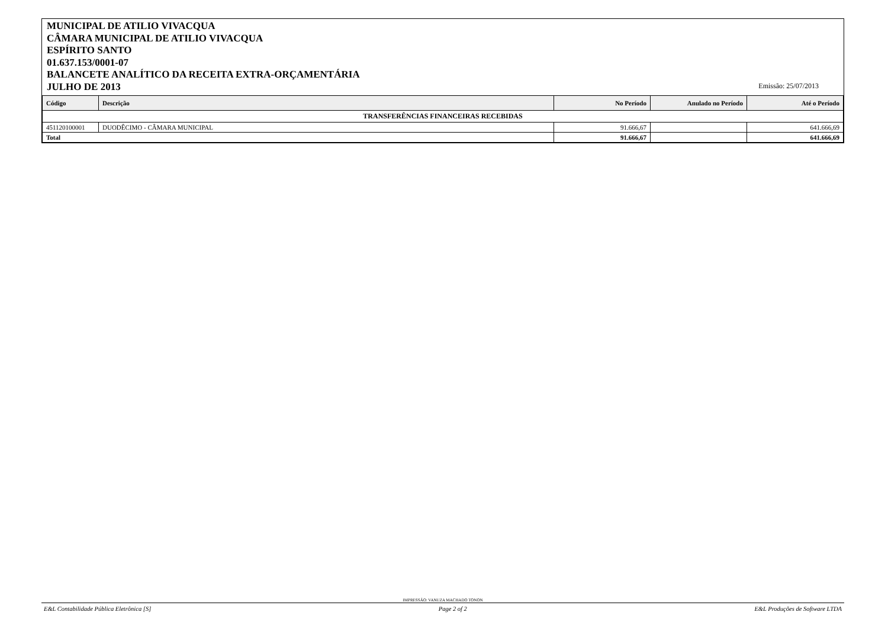MUNICIPAL DE ATILIO VIVACQUA
CÂMARA MUNICIPAL DE ATILIO VIVACQUA
ESPÍRITO SANTO
01.637.153/0001-07
BALANCETE ANALÍTICO DA RECEITA EXTRA-ORÇAMENTÁRIA
JULHO DE 2013
Emissão: 25/07/2013
| Código | Descrição | No Período | Anulado no Período | Até o Período |
| --- | --- | --- | --- | --- |
| TRANSFERÊNCIAS FINANCEIRAS RECEBIDAS | | | | |
| 451120100001 | DUODÊCIMO - CÂMARA MUNICIPAL | 91.666,67 | | 641.666,69 |
| Total | | 91.666,67 | | 641.666,69 |
IMPRESSÃO: VANUZA MACHADO TONON
E&L Contabilidade Pública Eletrônica [S] Page 2 of 2 E&L Produções de Software LTDA